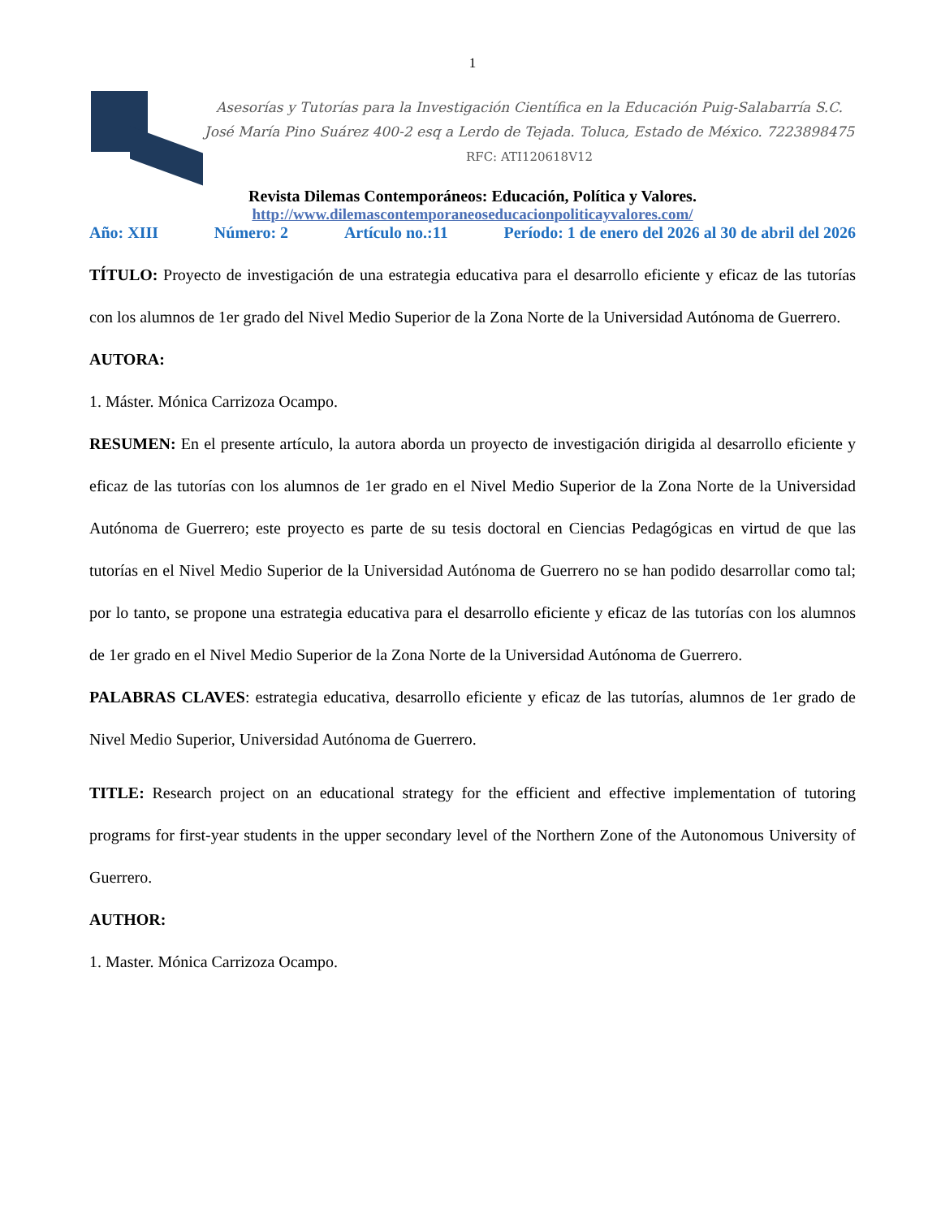1
Asesorías y Tutorías para la Investigación Científica en la Educación Puig-Salabarría S.C.
José María Pino Suárez 400-2 esq a Lerdo de Tejada. Toluca, Estado de México. 7223898475
RFC: ATI120618V12
Revista Dilemas Contemporáneos: Educación, Política y Valores.
http://www.dilemascontemporaneoseducacionpoliticayvalores.com/
Año: XIII Número: 2 Artículo no.:11 Período: 1 de enero del 2026 al 30 de abril del 2026
TÍTULO: Proyecto de investigación de una estrategia educativa para el desarrollo eficiente y eficaz de las tutorías con los alumnos de 1er grado del Nivel Medio Superior de la Zona Norte de la Universidad Autónoma de Guerrero.
AUTORA:
1. Máster. Mónica Carrizoza Ocampo.
RESUMEN: En el presente artículo, la autora aborda un proyecto de investigación dirigida al desarrollo eficiente y eficaz de las tutorías con los alumnos de 1er grado en el Nivel Medio Superior de la Zona Norte de la Universidad Autónoma de Guerrero; este proyecto es parte de su tesis doctoral en Ciencias Pedagógicas en virtud de que las tutorías en el Nivel Medio Superior de la Universidad Autónoma de Guerrero no se han podido desarrollar como tal; por lo tanto, se propone una estrategia educativa para el desarrollo eficiente y eficaz de las tutorías con los alumnos de 1er grado en el Nivel Medio Superior de la Zona Norte de la Universidad Autónoma de Guerrero.
PALABRAS CLAVES: estrategia educativa, desarrollo eficiente y eficaz de las tutorías, alumnos de 1er grado de Nivel Medio Superior, Universidad Autónoma de Guerrero.
TITLE: Research project on an educational strategy for the efficient and effective implementation of tutoring programs for first-year students in the upper secondary level of the Northern Zone of the Autonomous University of Guerrero.
AUTHOR:
1. Master. Mónica Carrizoza Ocampo.